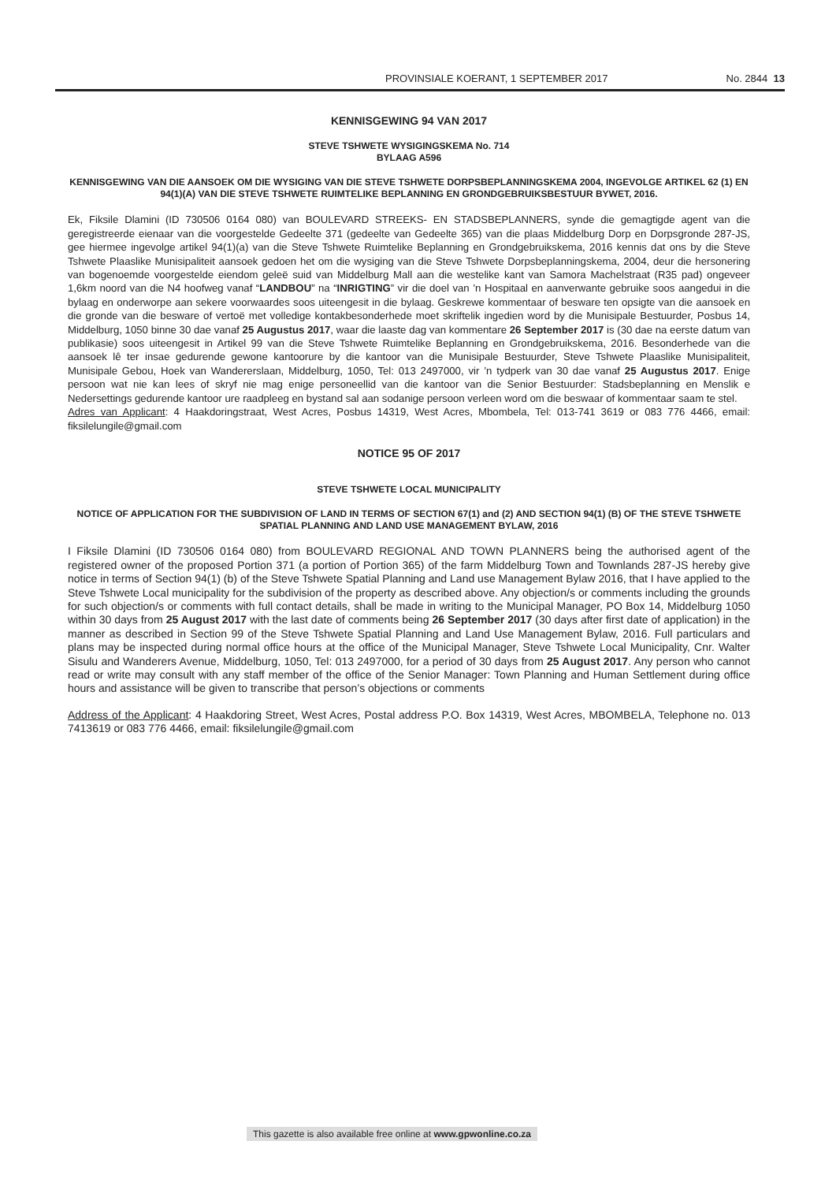PROVINSIALE KOERANT, 1 SEPTEMBER 2017 No. 2844 13
KENNISGEWING 94 VAN 2017
STEVE TSHWETE WYSIGINGSKEMA No. 714
BYLAAG A596
KENNISGEWING VAN DIE AANSOEK OM DIE WYSIGING VAN DIE STEVE TSHWETE DORPSBEPLANNINGSKEMA 2004, INGEVOLGE ARTIKEL 62 (1) EN 94(1)(A) VAN DIE STEVE TSHWETE RUIMTELIKE BEPLANNING EN GRONDGEBRUIKSBESTUUR BYWET, 2016.
Ek, Fiksile Dlamini (ID 730506 0164 080) van BOULEVARD STREEKS- EN STADSBEPLANNERS, synde die gemagtigde agent van die geregistreerde eienaar van die voorgestelde Gedeelte 371 (gedeelte van Gedeelte 365) van die plaas Middelburg Dorp en Dorpsgronde 287-JS, gee hiermee ingevolge artikel 94(1)(a) van die Steve Tshwete Ruimtelike Beplanning en Grondgebruikskema, 2016 kennis dat ons by die Steve Tshwete Plaaslike Munisipaliteit aansoek gedoen het om die wysiging van die Steve Tshwete Dorpsbeplanningskema, 2004, deur die hersonering van bogenoemde voorgestelde eiendom geleë suid van Middelburg Mall aan die westelike kant van Samora Machelstraat (R35 pad) ongeveer 1,6km noord van die N4 hoofweg vanaf “LANDBOU” na “INRIGTING” vir die doel van ’n Hospitaal en aanverwante gebruike soos aangedui in die bylaag en onderworpe aan sekere voorwaardes soos uiteengesit in die bylaag. Geskrewe kommentaar of besware ten opsigte van die aansoek en die gronde van die besware of vertoë met volledige kontakbesonderhede moet skriftelik ingedien word by die Munisipale Bestuurder, Posbus 14, Middelburg, 1050 binne 30 dae vanaf 25 Augustus 2017, waar die laaste dag van kommentare 26 September 2017 is (30 dae na eerste datum van publikasie) soos uiteengesit in Artikel 99 van die Steve Tshwete Ruimtelike Beplanning en Grondgebruikskema, 2016. Besonderhede van die aansoek lê ter insae gedurende gewone kantoorure by die kantoor van die Munisipale Bestuurder, Steve Tshwete Plaaslike Munisipaliteit, Munisipale Gebou, Hoek van Wandererslaan, Middelburg, 1050, Tel: 013 2497000, vir ’n tydperk van 30 dae vanaf 25 Augustus 2017. Enige persoon wat nie kan lees of skryf nie mag enige personeellid van die kantoor van die Senior Bestuurder: Stadsbeplanning en Menslik e Nedersettings gedurende kantoor ure raadpleeg en bystand sal aan sodanige persoon verleen word om die beswaar of kommentaar saam te stel.
Adres van Applicant: 4 Haakdoringstraat, West Acres, Posbus 14319, West Acres, Mbombela, Tel: 013-741 3619 or 083 776 4466, email: fiksilelungile@gmail.com
NOTICE 95 OF 2017
STEVE TSHWETE LOCAL MUNICIPALITY
NOTICE OF APPLICATION FOR THE SUBDIVISION OF LAND IN TERMS OF SECTION 67(1) and (2) AND SECTION 94(1) (B) OF THE STEVE TSHWETE SPATIAL PLANNING AND LAND USE MANAGEMENT BYLAW, 2016
I Fiksile Dlamini (ID 730506 0164 080) from BOULEVARD REGIONAL AND TOWN PLANNERS being the authorised agent of the registered owner of the proposed Portion 371 (a portion of Portion 365) of the farm Middelburg Town and Townlands 287-JS hereby give notice in terms of Section 94(1) (b) of the Steve Tshwete Spatial Planning and Land use Management Bylaw 2016, that I have applied to the Steve Tshwete Local municipality for the subdivision of the property as described above. Any objection/s or comments including the grounds for such objection/s or comments with full contact details, shall be made in writing to the Municipal Manager, PO Box 14, Middelburg 1050 within 30 days from 25 August 2017 with the last date of comments being 26 September 2017 (30 days after first date of application) in the manner as described in Section 99 of the Steve Tshwete Spatial Planning and Land Use Management Bylaw, 2016. Full particulars and plans may be inspected during normal office hours at the office of the Municipal Manager, Steve Tshwete Local Municipality, Cnr. Walter Sisulu and Wanderers Avenue, Middelburg, 1050, Tel: 013 2497000, for a period of 30 days from 25 August 2017. Any person who cannot read or write may consult with any staff member of the office of the Senior Manager: Town Planning and Human Settlement during office hours and assistance will be given to transcribe that person’s objections or comments
Address of the Applicant: 4 Haakdoring Street, West Acres, Postal address P.O. Box 14319, West Acres, MBOMBELA, Telephone no. 013 7413619 or 083 776 4466, email: fiksilelungile@gmail.com
This gazette is also available free online at www.gpwonline.co.za